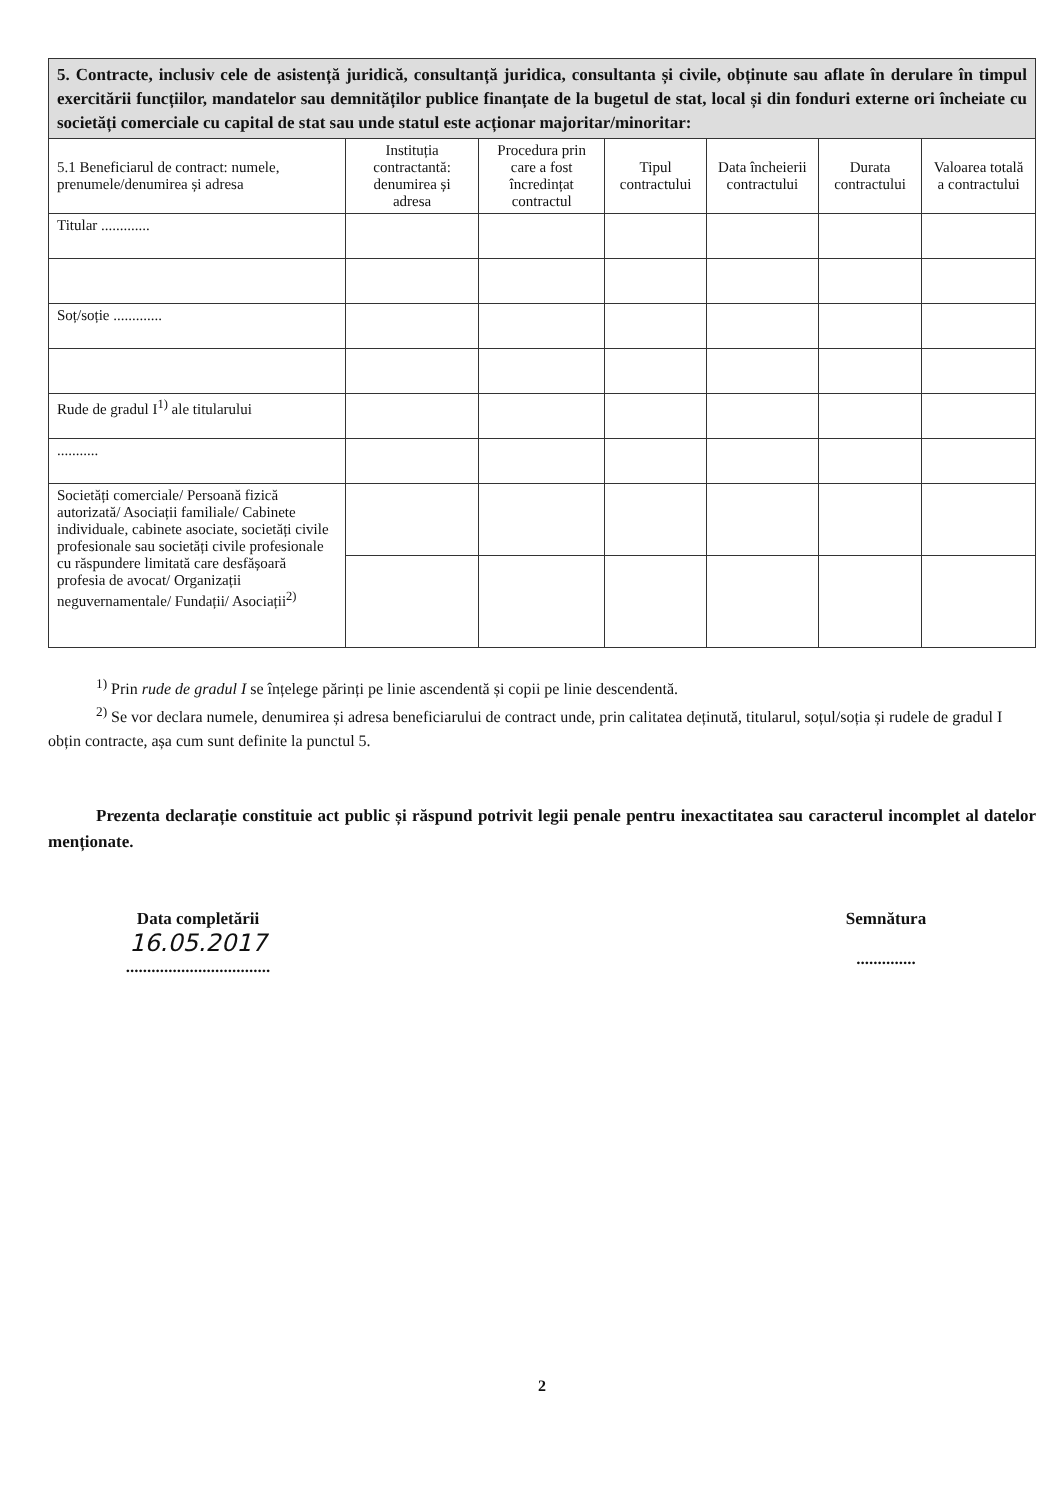| 5. Contracte, inclusiv cele de asistență juridică, consultanță juridica, consultanta și civile, obținute sau aflate în derulare în timpul exercitării funcțiilor, mandatelor sau demnităților publice finanțate de la bugetul de stat, local și din fonduri externe ori încheiate cu societăți comerciale cu capital de stat sau unde statul este acționar majoritar/minoritar: | | | | | | |
| 5.1 Beneficiarul de contract: numele, prenumele/denumirea și adresa | Instituția contractantă: denumirea și adresa | Procedura prin care a fost încredințat contractul | Tipul contractului | Data încheierii contractului | Durata contractului | Valoarea totală a contractului |
| Titular ............. | | | | | | |
| Soț/soție ............. | | | | | | |
| Rude de gradul I<sup>1)</sup> ale titularului | | | | | | |
| ........... | | | | | | |
| Societăți comerciale/ Persoană fizică autorizată/ Asociații familiale/ Cabinete individuale, cabinete asociate, societăți civile profesionale sau societăți civile profesionale cu răspundere limitată care desfășoară profesia de avocat/ Organizații neguvernamentale/ Fundații/ Asociații<sup>2)</sup> | | | | | | |
<sup>1)</sup> Prin rude de gradul I se înțelege părinți pe linie ascendentă și copii pe linie descendentă.
<sup>2)</sup> Se vor declara numele, denumirea și adresa beneficiarului de contract unde, prin calitatea deținută, titularul, soțul/soția și rudele de gradul I obțin contracte, așa cum sunt definite la punctul 5.
Prezenta declarație constituie act public și răspund potrivit legii penale pentru inexactitatea sau caracterul incomplet al datelor menționate.
Data completării
16.05.2017
..................................
Semnătura
..............
2